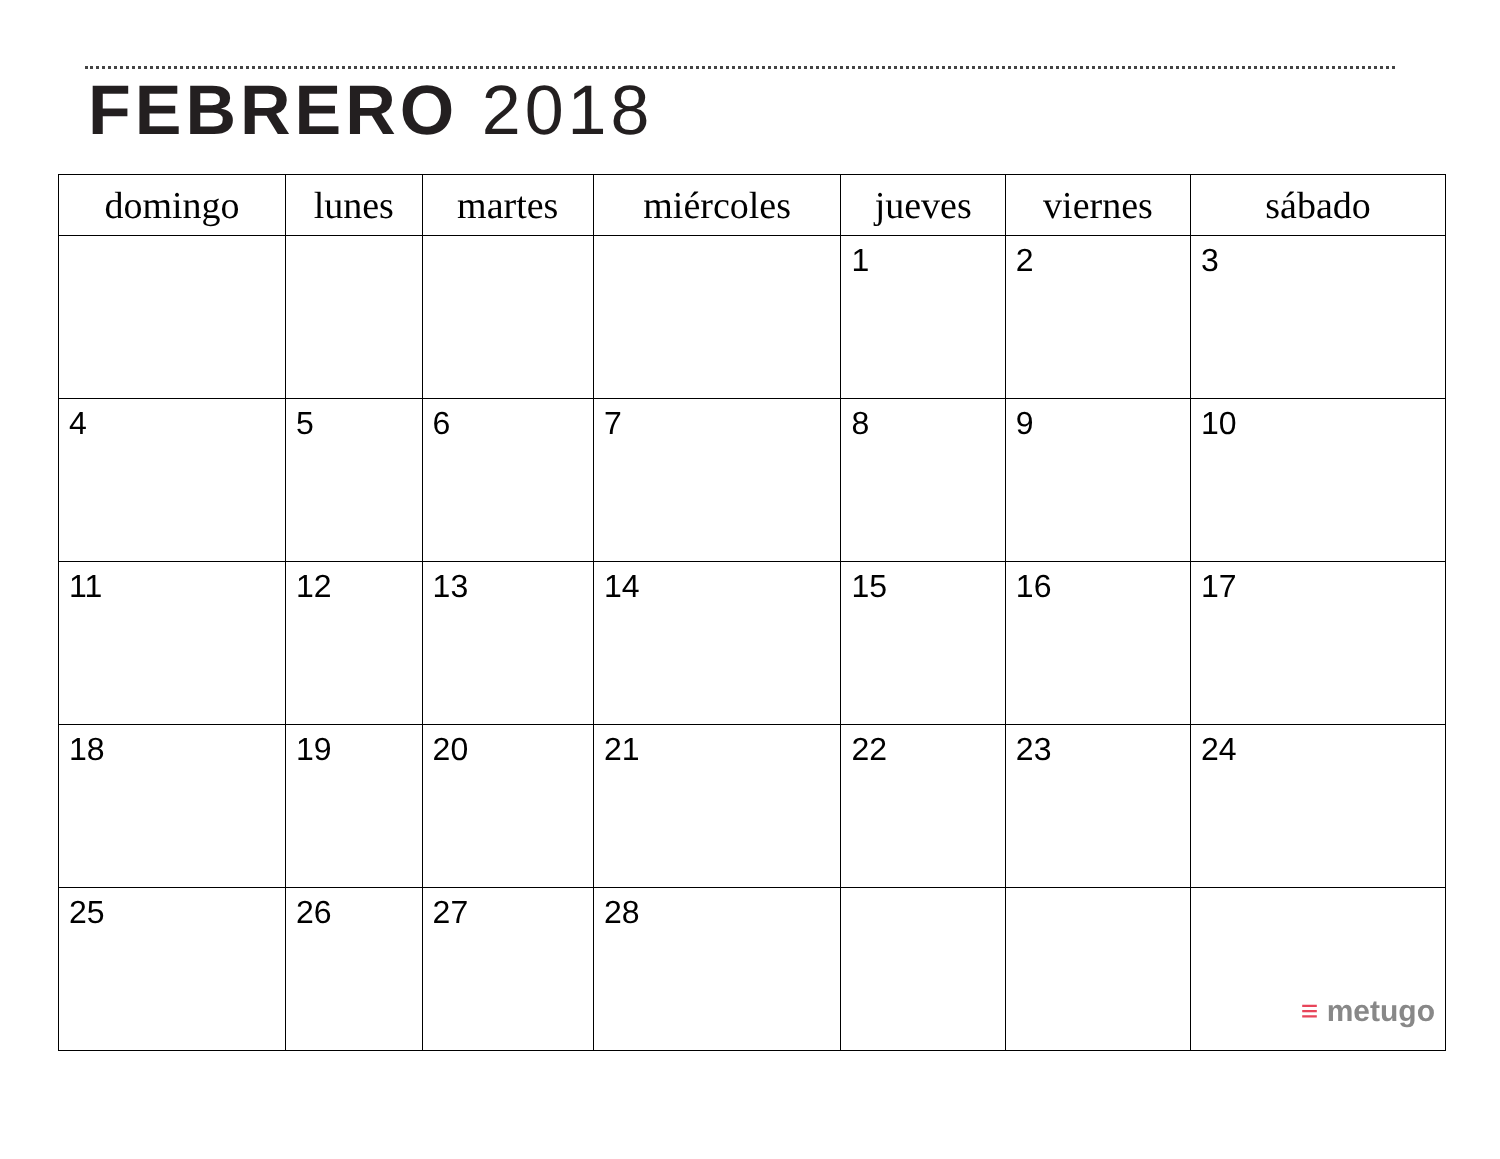FEBRERO 2018
| domingo | lunes | martes | miércoles | jueves | viernes | sábado |
| --- | --- | --- | --- | --- | --- | --- |
| | | | | 1 | 2 | 3 |
| 4 | 5 | 6 | 7 | 8 | 9 | 10 |
| 11 | 12 | 13 | 14 | 15 | 16 | 17 |
| 18 | 19 | 20 | 21 | 22 | 23 | 24 |
| 25 | 26 | 27 | 28 | | | ≡ metugo |